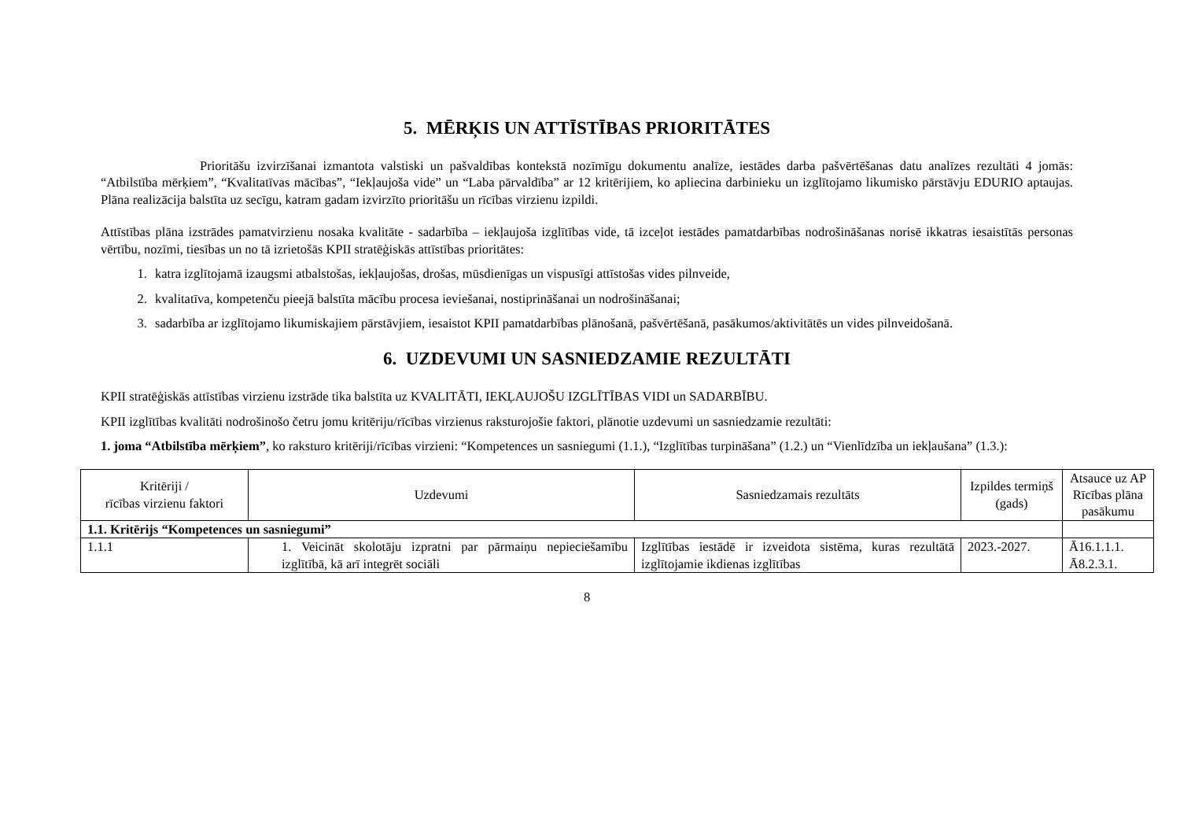5. MĒRĶIS UN ATTĪSTĪBAS PRIORITĀTES
Prioritāšu izvirzīšanai izmantota valstiski un pašvaldības kontekstā nozīmīgu dokumentu analīze, iestādes darba pašvērtēšanas datu analīzes rezultāti 4 jomās: “Atbilstība mērķiem”, “Kvalitatīvas mācības”, “Iekļaujoša vide” un “Laba pārvaldība” ar 12 kritērijiem, ko apliecina darbinieku un izglītojamo likumisko pārstāvju EDURIO aptaujas. Plāna realizācija balstīta uz secīgu, katram gadam izvirzīto prioritāšu un rīcības virzienu izpildi.
Attīstības plāna izstrādes pamatvirzienu nosaka kvalitāte - sadarbība – iekļaujoša izglītības vide, tā izceļot iestādes pamatdarbības nodrošināšanas norisē ikkatras iesaistītās personas vērtību, nozīmi, tiesības un no tā izrietošās KPII stratēģiskās attīstības prioritātes:
1. katra izglītojamā izaugsmi atbalstošas, iekļaujošas, drošas, mūsdienīgas un vispusīgi attīstošas vides pilnveide,
2. kvalitatīva, kompetenču pieejā balstīta mācību procesa ieviešanai, nostiprināšanai un nodrošināšanai;
3. sadarbība ar izglītojamo likumiskajiem pārstāvjiem, iesaistot KPII pamatdarbības plānošanā, pašvērtēšanā, pasākumos/aktivitātēs un vides pilnveidošanā.
6. UZDEVUMI UN SASNIEDZAMIE REZULTĀTI
KPII stratēģiskās attīstības virzienu izstrāde tika balstīta uz KVALITĀTI, IEKĻAUJOŠU IZGLĪTĪBAS VIDI un SADARBĪBU.
KPII izglītības kvalitāti nodrošinošo četru jomu kritēriju/rīcības virzienus raksturojošie faktori, plānotie uzdevumi un sasniedzamie rezultāti:
1. joma “Atbilstība mērķiem”, ko raksturo kritēriji/rīcības virzieni: “Kompetences un sasniegumi (1.1.), “Izglītības turpināšana” (1.2.) un “Vienlīdzība un iekļaušana” (1.3.):
| Kritēriji / rīcības virzienu faktori | Uzdevumi | Sasniedzamais rezultāts | Izpildes termiņš (gads) | Atsauce uz AP Rīcības plāna pasākumu |
| --- | --- | --- | --- | --- |
| 1.1. Kritērijs “Kompetences un sasniegumi” | | | | |
| 1.1.1 | 1. Veicināt skolotāju izpratni par pārmaiņu nepieciešamību izglītībā, kā arī integrēt sociāli | Izglītības iestādē ir izveidota sistēma, kuras rezultātā izglītojamie ikdienas izglītības | 2023.-2027. | Ā16.1.1.1. Ā8.2.3.1. |
8